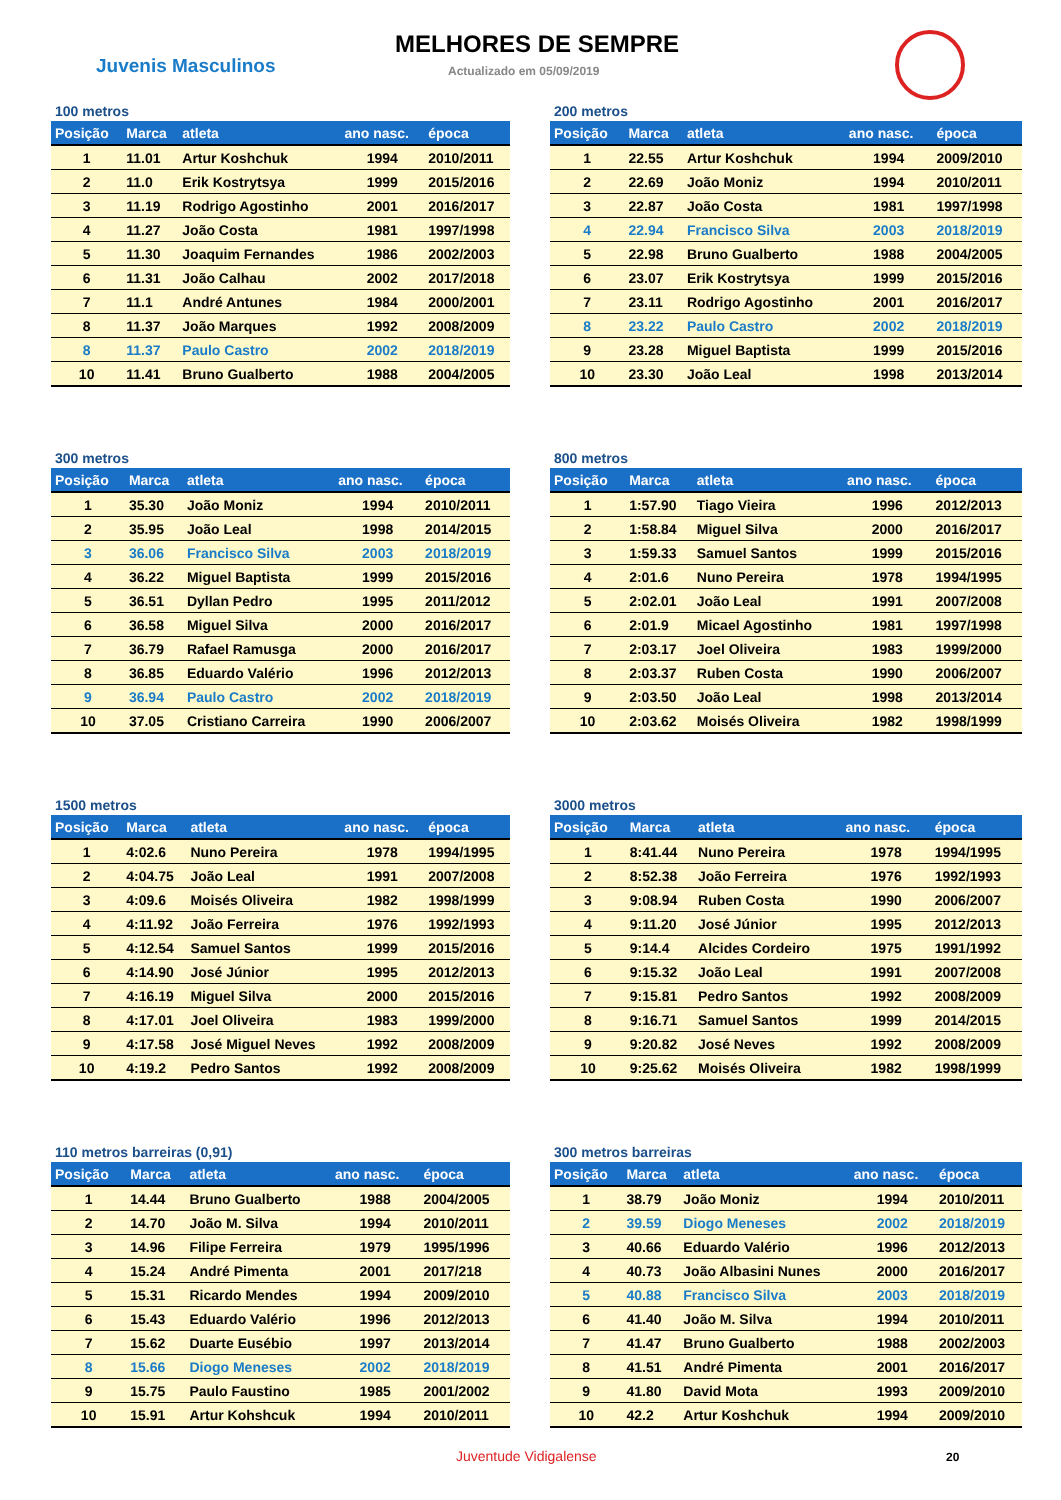MELHORES DE SEMPRE
Juvenis Masculinos Actualizado em 05/09/2019
100 metros
| Posição | Marca | atleta | ano nasc. | época |
| --- | --- | --- | --- | --- |
| 1 | 11.01 | Artur Koshchuk | 1994 | 2010/2011 |
| 2 | 11.0 | Erik Kostrytsya | 1999 | 2015/2016 |
| 3 | 11.19 | Rodrigo Agostinho | 2001 | 2016/2017 |
| 4 | 11.27 | João Costa | 1981 | 1997/1998 |
| 5 | 11.30 | Joaquim Fernandes | 1986 | 2002/2003 |
| 6 | 11.31 | João Calhau | 2002 | 2017/2018 |
| 7 | 11.1 | André Antunes | 1984 | 2000/2001 |
| 8 | 11.37 | João Marques | 1992 | 2008/2009 |
| 8 | 11.37 | Paulo Castro | 2002 | 2018/2019 |
| 10 | 11.41 | Bruno Gualberto | 1988 | 2004/2005 |
200 metros
| Posição | Marca | atleta | ano nasc. | época |
| --- | --- | --- | --- | --- |
| 1 | 22.55 | Artur Koshchuk | 1994 | 2009/2010 |
| 2 | 22.69 | João Moniz | 1994 | 2010/2011 |
| 3 | 22.87 | João Costa | 1981 | 1997/1998 |
| 4 | 22.94 | Francisco Silva | 2003 | 2018/2019 |
| 5 | 22.98 | Bruno Gualberto | 1988 | 2004/2005 |
| 6 | 23.07 | Erik Kostrytsya | 1999 | 2015/2016 |
| 7 | 23.11 | Rodrigo Agostinho | 2001 | 2016/2017 |
| 8 | 23.22 | Paulo Castro | 2002 | 2018/2019 |
| 9 | 23.28 | Miguel Baptista | 1999 | 2015/2016 |
| 10 | 23.30 | João Leal | 1998 | 2013/2014 |
300 metros
| Posição | Marca | atleta | ano nasc. | época |
| --- | --- | --- | --- | --- |
| 1 | 35.30 | João Moniz | 1994 | 2010/2011 |
| 2 | 35.95 | João Leal | 1998 | 2014/2015 |
| 3 | 36.06 | Francisco Silva | 2003 | 2018/2019 |
| 4 | 36.22 | Miguel Baptista | 1999 | 2015/2016 |
| 5 | 36.51 | Dyllan Pedro | 1995 | 2011/2012 |
| 6 | 36.58 | Miguel Silva | 2000 | 2016/2017 |
| 7 | 36.79 | Rafael Ramusga | 2000 | 2016/2017 |
| 8 | 36.85 | Eduardo Valério | 1996 | 2012/2013 |
| 9 | 36.94 | Paulo Castro | 2002 | 2018/2019 |
| 10 | 37.05 | Cristiano Carreira | 1990 | 2006/2007 |
800 metros
| Posição | Marca | atleta | ano nasc. | época |
| --- | --- | --- | --- | --- |
| 1 | 1:57.90 | Tiago Vieira | 1996 | 2012/2013 |
| 2 | 1:58.84 | Miguel Silva | 2000 | 2016/2017 |
| 3 | 1:59.33 | Samuel Santos | 1999 | 2015/2016 |
| 4 | 2:01.6 | Nuno Pereira | 1978 | 1994/1995 |
| 5 | 2:02.01 | João Leal | 1991 | 2007/2008 |
| 6 | 2:01.9 | Micael Agostinho | 1981 | 1997/1998 |
| 7 | 2:03.17 | Joel Oliveira | 1983 | 1999/2000 |
| 8 | 2:03.37 | Ruben Costa | 1990 | 2006/2007 |
| 9 | 2:03.50 | João Leal | 1998 | 2013/2014 |
| 10 | 2:03.62 | Moisés Oliveira | 1982 | 1998/1999 |
1500 metros
| Posição | Marca | atleta | ano nasc. | época |
| --- | --- | --- | --- | --- |
| 1 | 4:02.6 | Nuno Pereira | 1978 | 1994/1995 |
| 2 | 4:04.75 | João Leal | 1991 | 2007/2008 |
| 3 | 4:09.6 | Moisés Oliveira | 1982 | 1998/1999 |
| 4 | 4:11.92 | João Ferreira | 1976 | 1992/1993 |
| 5 | 4:12.54 | Samuel Santos | 1999 | 2015/2016 |
| 6 | 4:14.90 | José Júnior | 1995 | 2012/2013 |
| 7 | 4:16.19 | Miguel Silva | 2000 | 2015/2016 |
| 8 | 4:17.01 | Joel Oliveira | 1983 | 1999/2000 |
| 9 | 4:17.58 | José Miguel Neves | 1992 | 2008/2009 |
| 10 | 4:19.2 | Pedro Santos | 1992 | 2008/2009 |
3000 metros
| Posição | Marca | atleta | ano nasc. | época |
| --- | --- | --- | --- | --- |
| 1 | 8:41.44 | Nuno Pereira | 1978 | 1994/1995 |
| 2 | 8:52.38 | João Ferreira | 1976 | 1992/1993 |
| 3 | 9:08.94 | Ruben Costa | 1990 | 2006/2007 |
| 4 | 9:11.20 | José Júnior | 1995 | 2012/2013 |
| 5 | 9:14.4 | Alcides Cordeiro | 1975 | 1991/1992 |
| 6 | 9:15.32 | João Leal | 1991 | 2007/2008 |
| 7 | 9:15.81 | Pedro Santos | 1992 | 2008/2009 |
| 8 | 9:16.71 | Samuel Santos | 1999 | 2014/2015 |
| 9 | 9:20.82 | José Neves | 1992 | 2008/2009 |
| 10 | 9:25.62 | Moisés Oliveira | 1982 | 1998/1999 |
110 metros barreiras (0,91)
| Posição | Marca | atleta | ano nasc. | época |
| --- | --- | --- | --- | --- |
| 1 | 14.44 | Bruno Gualberto | 1988 | 2004/2005 |
| 2 | 14.70 | João M. Silva | 1994 | 2010/2011 |
| 3 | 14.96 | Filipe Ferreira | 1979 | 1995/1996 |
| 4 | 15.24 | André Pimenta | 2001 | 2017/218 |
| 5 | 15.31 | Ricardo Mendes | 1994 | 2009/2010 |
| 6 | 15.43 | Eduardo Valério | 1996 | 2012/2013 |
| 7 | 15.62 | Duarte Eusébio | 1997 | 2013/2014 |
| 8 | 15.66 | Diogo Meneses | 2002 | 2018/2019 |
| 9 | 15.75 | Paulo Faustino | 1985 | 2001/2002 |
| 10 | 15.91 | Artur Kohshcuk | 1994 | 2010/2011 |
300 metros barreiras
| Posição | Marca | atleta | ano nasc. | época |
| --- | --- | --- | --- | --- |
| 1 | 38.79 | João Moniz | 1994 | 2010/2011 |
| 2 | 39.59 | Diogo Meneses | 2002 | 2018/2019 |
| 3 | 40.66 | Eduardo Valério | 1996 | 2012/2013 |
| 4 | 40.73 | João Albasini Nunes | 2000 | 2016/2017 |
| 5 | 40.88 | Francisco Silva | 2003 | 2018/2019 |
| 6 | 41.40 | João M. Silva | 1994 | 2010/2011 |
| 7 | 41.47 | Bruno Gualberto | 1988 | 2002/2003 |
| 8 | 41.51 | André Pimenta | 2001 | 2016/2017 |
| 9 | 41.80 | David Mota | 1993 | 2009/2010 |
| 10 | 42.2 | Artur Koshchuk | 1994 | 2009/2010 |
Juventude Vidigalense 20